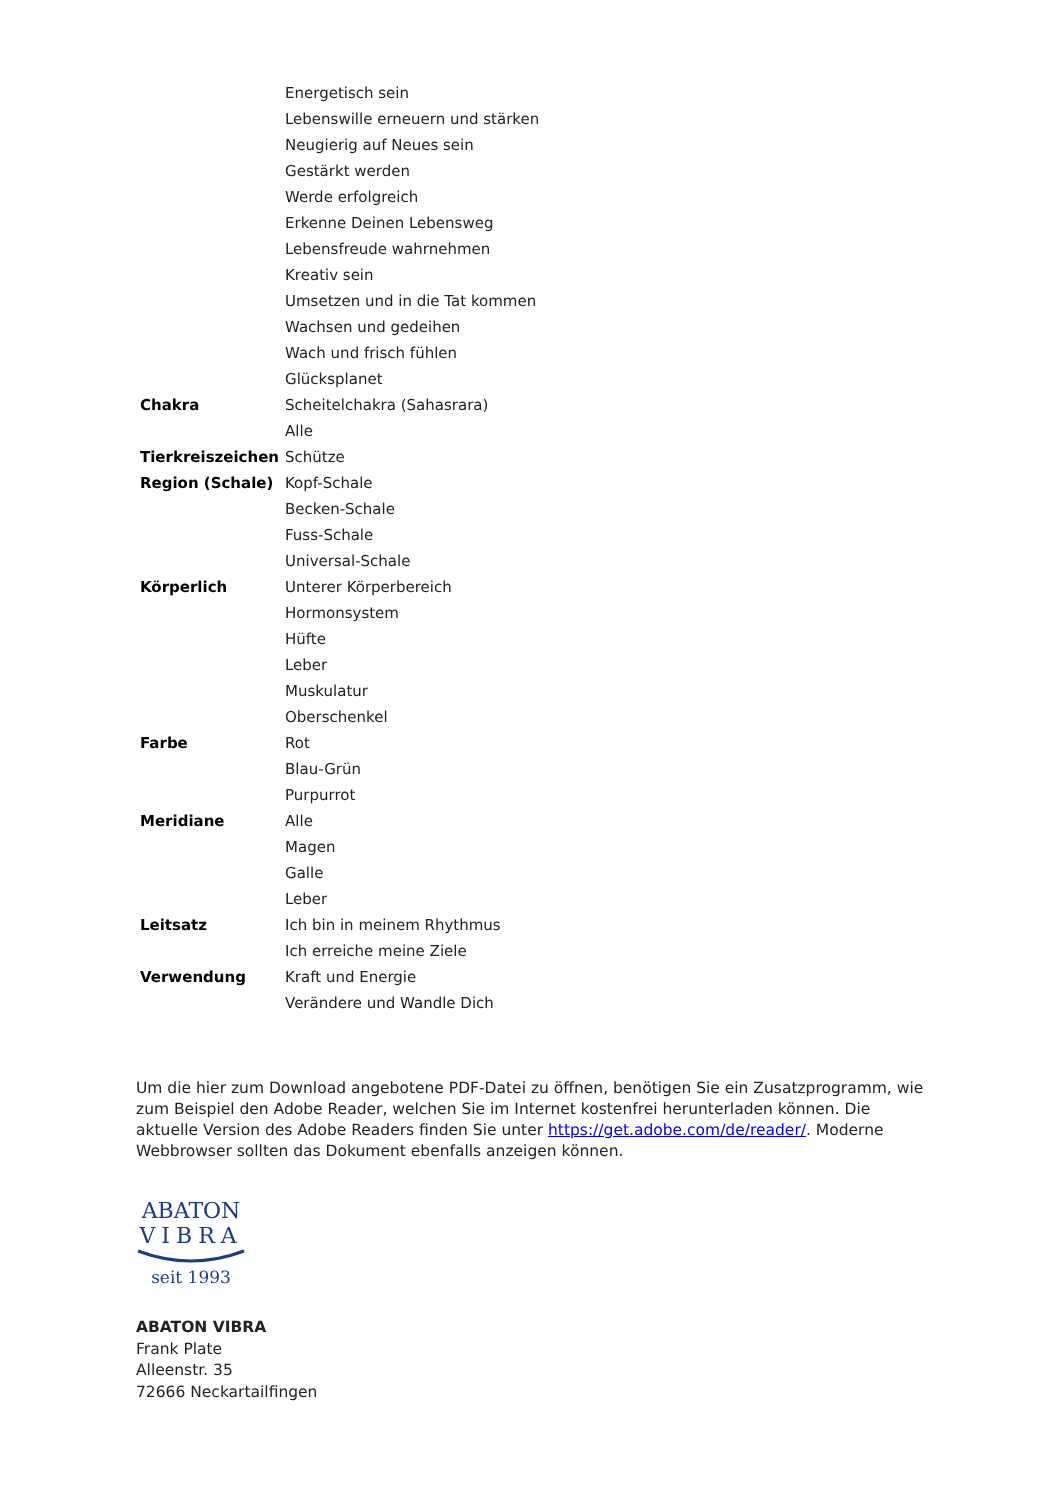| | Energetisch sein |
| | Lebenswille erneuern und stärken |
| | Neugierig auf Neues sein |
| | Gestärkt werden |
| | Werde erfolgreich |
| | Erkenne Deinen Lebensweg |
| | Lebensfreude wahrnehmen |
| | Kreativ sein |
| | Umsetzen und in die Tat kommen |
| | Wachsen und gedeihen |
| | Wach und frisch fühlen |
| | Glücksplanet |
| Chakra | Scheitelchakra (Sahasrara) |
| | Alle |
| Tierkreiszeichen | Schütze |
| Region (Schale) | Kopf-Schale |
| | Becken-Schale |
| | Fuss-Schale |
| | Universal-Schale |
| Körperlich | Unterer Körperbereich |
| | Hormonsystem |
| | Hüfte |
| | Leber |
| | Muskulatur |
| | Oberschenkel |
| Farbe | Rot |
| | Blau-Grün |
| | Purpurrot |
| Meridiane | Alle |
| | Magen |
| | Galle |
| | Leber |
| Leitsatz | Ich bin in meinem Rhythmus |
| | Ich erreiche meine Ziele |
| Verwendung | Kraft und Energie |
| | Verändere und Wandle Dich |
Um die hier zum Download angebotene PDF-Datei zu öffnen, benötigen Sie ein Zusatzprogramm, wie zum Beispiel den Adobe Reader, welchen Sie im Internet kostenfrei herunterladen können. Die aktuelle Version des Adobe Readers finden Sie unter https://get.adobe.com/de/reader/. Moderne Webbrowser sollten das Dokument ebenfalls anzeigen können.
ABATON
VIBRA
seit 1993
ABATON VIBRA
Frank Plate
Alleenstr. 35
72666 Neckartailfingen